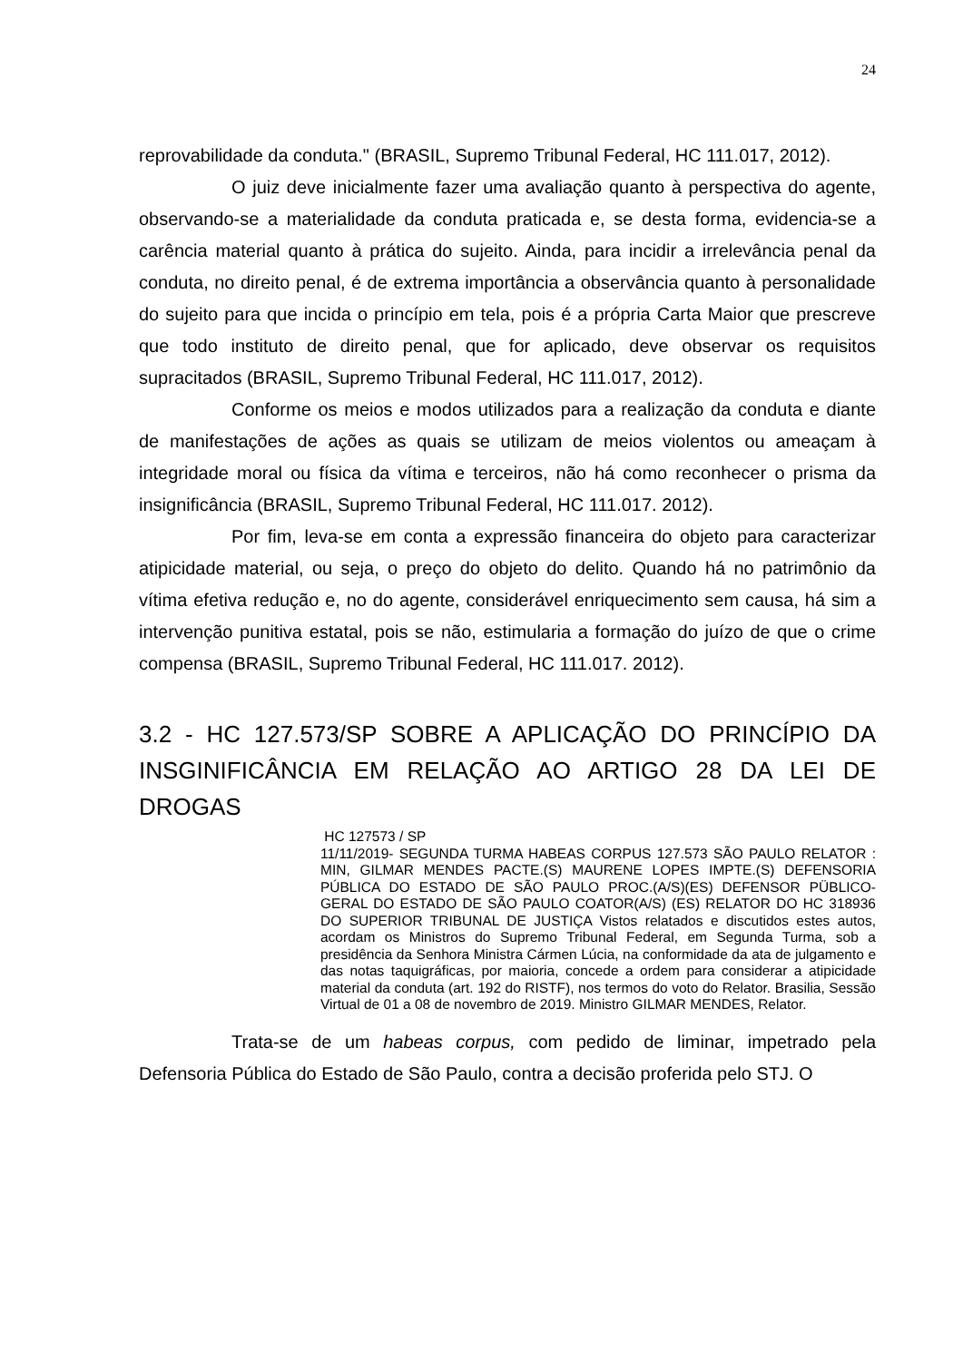24
reprovabilidade da conduta." (BRASIL, Supremo Tribunal Federal, HC 111.017, 2012).
O juiz deve inicialmente fazer uma avaliação quanto à perspectiva do agente, observando-se a materialidade da conduta praticada e, se desta forma, evidencia-se a carência material quanto à prática do sujeito. Ainda, para incidir a irrelevância penal da conduta, no direito penal, é de extrema importância a observância quanto à personalidade do sujeito para que incida o princípio em tela, pois é a própria Carta Maior que prescreve que todo instituto de direito penal, que for aplicado, deve observar os requisitos supracitados (BRASIL, Supremo Tribunal Federal, HC 111.017, 2012).
Conforme os meios e modos utilizados para a realização da conduta e diante de manifestações de ações as quais se utilizam de meios violentos ou ameaçam à integridade moral ou física da vítima e terceiros, não há como reconhecer o prisma da insignificância (BRASIL, Supremo Tribunal Federal, HC 111.017. 2012).
Por fim, leva-se em conta a expressão financeira do objeto para caracterizar atipicidade material, ou seja, o preço do objeto do delito. Quando há no patrimônio da vítima efetiva redução e, no do agente, considerável enriquecimento sem causa, há sim a intervenção punitiva estatal, pois se não, estimularia a formação do juízo de que o crime compensa (BRASIL, Supremo Tribunal Federal, HC 111.017. 2012).
3.2 - HC 127.573/SP SOBRE A APLICAÇÃO DO PRINCÍPIO DA INSGINIFICÂNCIA EM RELAÇÃO AO ARTIGO 28 DA LEI DE DROGAS
HC 127573 / SP
11/11/2019- SEGUNDA TURMA HABEAS CORPUS 127.573 SÃO PAULO RELATOR : MIN, GILMAR MENDES PACTE.(S) MAURENE LOPES IMPTE.(S) DEFENSORIA PÚBLICA DO ESTADO DE SÃO PAULO PROC.(A/S)(ES) DEFENSOR PÜBLICO-GERAL DO ESTADO DE SÃO PAULO COATOR(A/S) (ES) RELATOR DO HC 318936 DO SUPERIOR TRIBUNAL DE JUSTIÇA Vistos relatados e discutidos estes autos, acordam os Ministros do Supremo Tribunal Federal, em Segunda Turma, sob a presidência da Senhora Ministra Cármen Lúcia, na conformidade da ata de julgamento e das notas taquigráficas, por maioria, concede a ordem para considerar a atipicidade material da conduta (art. 192 do RISTF), nos termos do voto do Relator. Brasilia, Sessão Virtual de 01 a 08 de novembro de 2019. Ministro GILMAR MENDES, Relator.
Trata-se de um habeas corpus, com pedido de liminar, impetrado pela Defensoria Pública do Estado de São Paulo, contra a decisão proferida pelo STJ. O